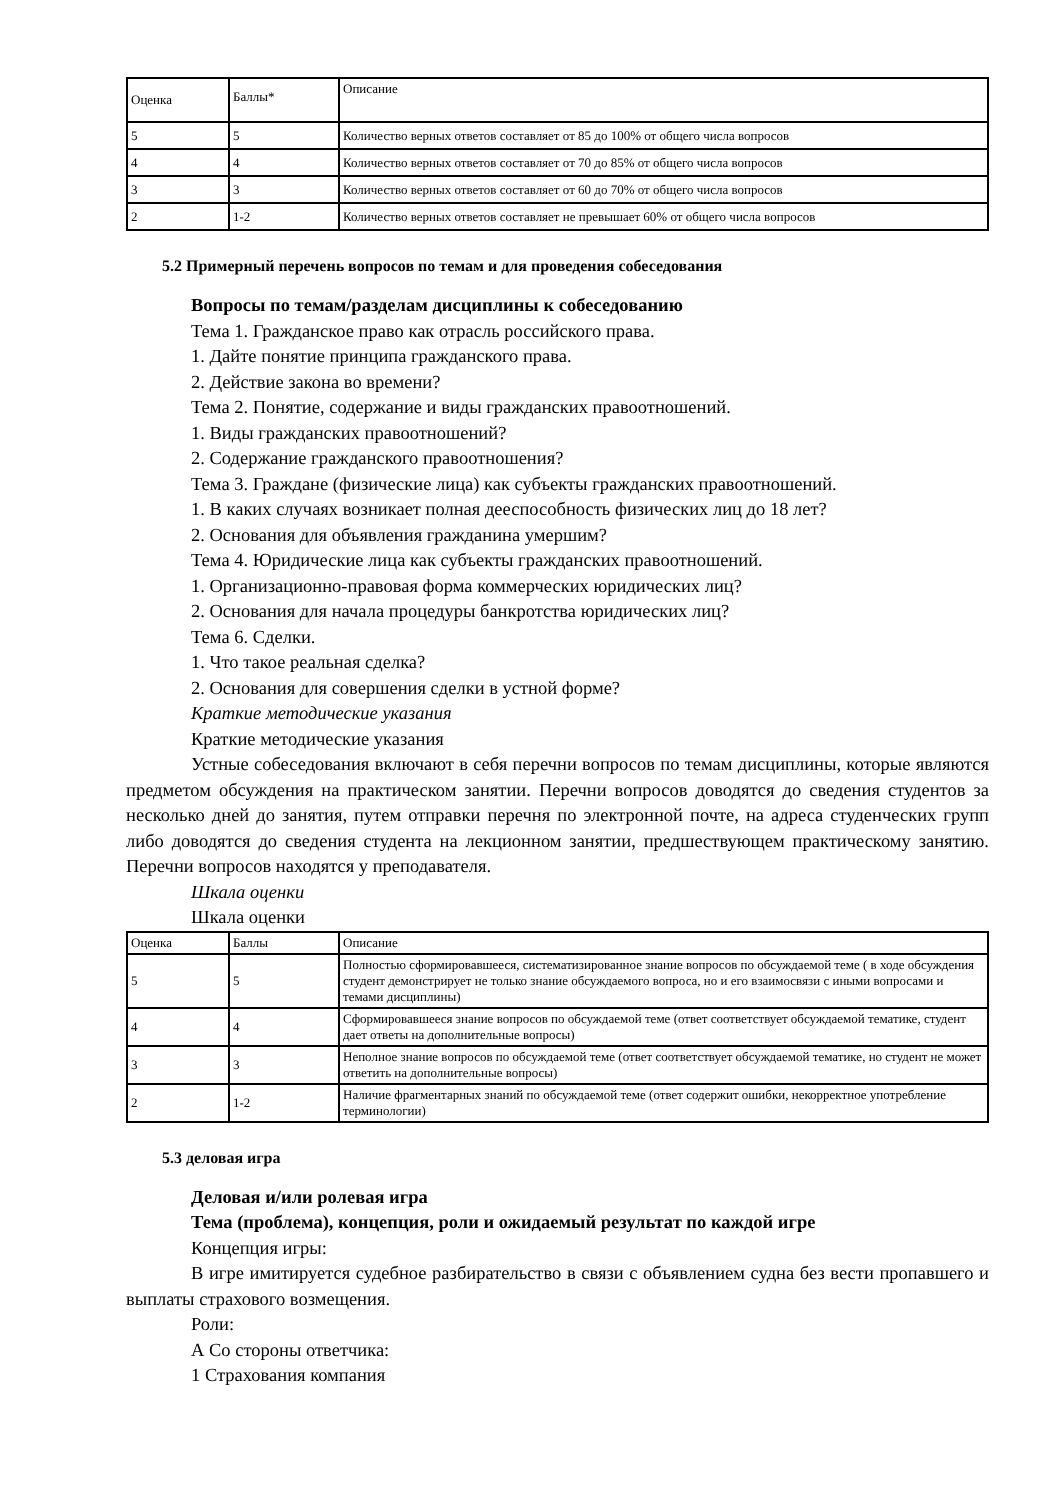| Оценка | Баллы* | Описание |
| 5 | 5 | Количество верных ответов составляет от 85 до 100% от общего числа вопросов |
| 4 | 4 | Количество верных ответов составляет от 70 до 85% от общего числа вопросов |
| 3 | 3 | Количество верных ответов составляет от 60 до 70% от общего числа вопросов |
| 2 | 1-2 | Количество верных ответов составляет не превышает 60% от общего числа вопросов |
5.2 Примерный перечень вопросов по темам и для проведения собеседования
Вопросы по темам/разделам дисциплины к собеседованию
Тема 1. Гражданское право как отрасль российского права.
1. Дайте понятие принципа гражданского права.
2. Действие закона во времени?
Тема 2. Понятие, содержание и виды гражданских правоотношений.
1. Виды гражданских правоотношений?
2. Содержание гражданского правоотношения?
Тема 3. Граждане (физические лица) как субъекты гражданских правоотношений.
1. В каких случаях возникает полная дееспособность физических лиц до 18 лет?
2. Основания для объявления гражданина умершим?
Тема 4. Юридические лица как субъекты гражданских правоотношений.
1. Организационно-правовая форма коммерческих юридических лиц?
2. Основания для начала процедуры банкротства юридических лиц?
Тема 6. Сделки.
1. Что такое реальная сделка?
2. Основания для совершения сделки в устной форме?
Краткие методические указания
Краткие методические указания
Устные собеседования включают в себя перечни вопросов по темам дисциплины, которые являются предметом обсуждения на практическом занятии. Перечни вопросов доводятся до сведения студентов за несколько дней до занятия, путем отправки перечня по электронной почте, на адреса студенческих групп либо доводятся до сведения студента на лекционном занятии, предшествующем практическому занятию. Перечни вопросов находятся у преподавателя.
Шкала оценки
Шкала оценки
| Оценка | Баллы | Описание |
| 5 | 5 | Полностью сформировавшееся, систематизированное знание вопросов по обсуждаемой теме ( в ходе обсуждения студент демонстрирует не только знание обсуждаемого вопроса, но и его взаимосвязи с иными вопросами и темами дисциплины) |
| 4 | 4 | Сформировавшееся знание вопросов по обсуждаемой теме (ответ соответствует обсуждаемой тематике, студент дает ответы на дополнительные вопросы) |
| 3 | 3 | Неполное знание вопросов по обсуждаемой теме (ответ соответствует обсуждаемой тематике, но студент не может ответить на дополнительные вопросы) |
| 2 | 1-2 | Наличие фрагментарных знаний по обсуждаемой теме (ответ содержит ошибки, некорректное употребление терминологии) |
5.3 деловая игра
Деловая и/или ролевая игра
Тема (проблема), концепция, роли и ожидаемый результат по каждой игре
Концепция игры:
В игре имитируется судебное разбирательство в связи с объявлением судна без вести пропавшего и выплаты страхового возмещения.
Роли:
А Со стороны ответчика:
1 Страхования компания